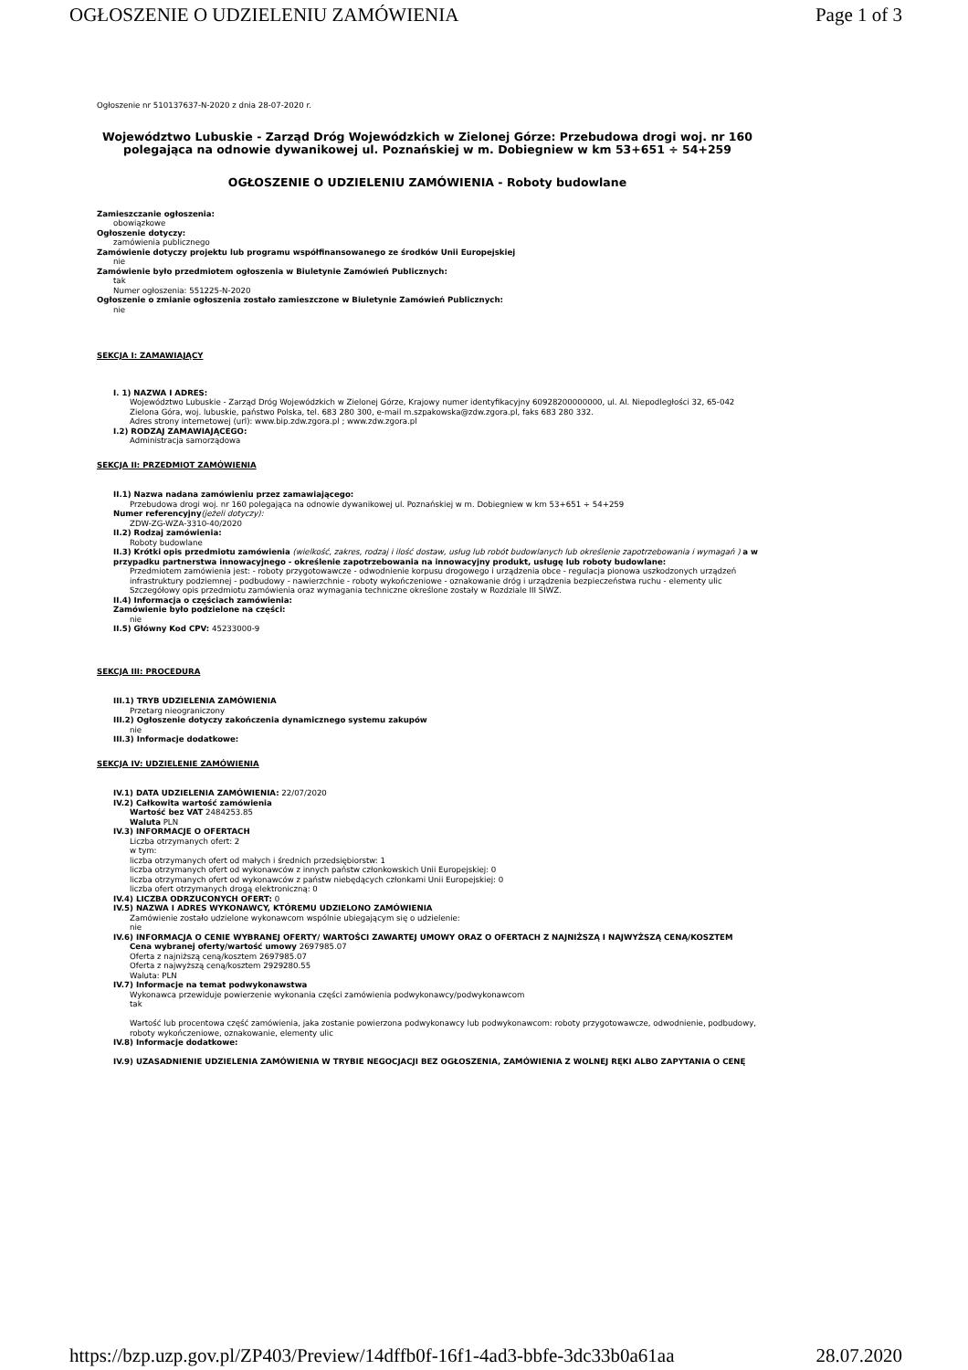OGŁOSZENIE O UDZIELENIU ZAMÓWIENIA Page 1 of 3
Ogłoszenie nr 510137637-N-2020 z dnia 28-07-2020 r.
Województwo Lubuskie - Zarząd Dróg Wojewódzkich w Zielonej Górze: Przebudowa drogi woj. nr 160 polegająca na odnowie dywanikowej ul. Poznańskiej w m. Dobiegniew w km 53+651 ÷ 54+259
OGŁOSZENIE O UDZIELENIU ZAMÓWIENIA - Roboty budowlane
Zamieszczanie ogłoszenia:
obowiązkowe
Ogłoszenie dotyczy:
zamówienia publicznego
Zamówienie dotyczy projektu lub programu współfinansowanego ze środków Unii Europejskiej
nie
Zamówienie było przedmiotem ogłoszenia w Biuletynie Zamówień Publicznych:
tak
Numer ogłoszenia: 551225-N-2020
Ogłoszenie o zmianie ogłoszenia zostało zamieszczone w Biuletynie Zamówień Publicznych:
nie
SEKCJA I: ZAMAWIAJĄCY
I. 1) NAZWA I ADRES:
Województwo Lubuskie - Zarząd Dróg Wojewódzkich w Zielonej Górze, Krajowy numer identyfikacyjny 60928200000000, ul. Al. Niepodległości 32, 65-042 Zielona Góra, woj. lubuskie, państwo Polska, tel. 683 280 300, e-mail m.szpakowska@zdw.zgora.pl, faks 683 280 332.
Adres strony internetowej (url): www.bip.zdw.zgora.pl ; www.zdw.zgora.pl
I.2) RODZAJ ZAMAWIAJĄCEGO:
Administracja samorządowa
SEKCJA II: PRZEDMIOT ZAMÓWIENIA
II.1) Nazwa nadana zamówieniu przez zamawiającego:
Przebudowa drogi woj. nr 160 polegająca na odnowie dywanikowej ul. Poznańskiej w m. Dobiegniew w km 53+651 ÷ 54+259
Numer referencyjny(jeżeli dotyczy):
ZDW-ZG-WZA-3310-40/2020
II.2) Rodzaj zamówienia:
Roboty budowlane
II.3) Krótki opis przedmiotu zamówienia (wielkość, zakres, rodzaj i ilość dostaw, usług lub robót budowlanych lub określenie zapotrzebowania i wymagań ) a w przypadku partnerstwa innowacyjnego - określenie zapotrzebowania na innowacyjny produkt, usługę lub roboty budowlane:
Przedmiotem zamówienia jest: - roboty przygotowawcze - odwodnienie korpusu drogowego i urządzenia obce - regulacja pionowa uszkodzonych urządzeń infrastruktury podziemnej - podbudowy - nawierzchnie - roboty wykończeniowe - oznakowanie dróg i urządzenia bezpieczeństwa ruchu - elementy ulic Szczegółowy opis przedmiotu zamówienia oraz wymagania techniczne określone zostały w Rozdziale III SIWZ.
II.4) Informacja o częściach zamówienia:
Zamówienie było podzielone na części:
nie
II.5) Główny Kod CPV: 45233000-9
SEKCJA III: PROCEDURA
III.1) TRYB UDZIELENIA ZAMÓWIENIA
Przetarg nieograniczony
III.2) Ogłoszenie dotyczy zakończenia dynamicznego systemu zakupów
nie
III.3) Informacje dodatkowe:
SEKCJA IV: UDZIELENIE ZAMÓWIENIA
IV.1) DATA UDZIELENIA ZAMÓWIENIA: 22/07/2020
IV.2) Całkowita wartość zamówienia
Wartość bez VAT 2484253.85
Waluta PLN
IV.3) INFORMACJE O OFERTACH
Liczba otrzymanych ofert: 2
w tym:
liczba otrzymanych ofert od małych i średnich przedsiębiorstw: 1
liczba otrzymanych ofert od wykonawców z innych państw członkowskich Unii Europejskiej: 0
liczba otrzymanych ofert od wykonawców z państw niebędących członkami Unii Europejskiej: 0
liczba ofert otrzymanych drogą elektroniczną: 0
IV.4) LICZBA ODRZUCONYCH OFERT: 0
IV.5) NAZWA I ADRES WYKONAWCY, KTÓREMU UDZIELONO ZAMÓWIENIA
Zamówienie zostało udzielone wykonawcom wspólnie ubiegającym się o udzielenie:
nie
IV.6) INFORMACJA O CENIE WYBRANEJ OFERTY/ WARTOŚCI ZAWARTEJ UMOWY ORAZ O OFERTACH Z NAJNIŻSZĄ I NAJWYŻSZĄ CENĄ/KOSZTEM
Cena wybranej oferty/wartość umowy 2697985.07
Oferta z najniższą ceną/kosztem 2697985.07
Oferta z najwyższą ceną/kosztem 2929280.55
Waluta: PLN
IV.7) Informacje na temat podwykonawstwa
Wykonawca przewiduje powierzenie wykonania części zamówienia podwykonawcy/podwykonawcom
tak
Wartość lub procentowa część zamówienia, jaka zostanie powierzona podwykonawcy lub podwykonawcom: roboty przygotowawcze, odwodnienie, podbudowy, roboty wykończeniowe, oznakowanie, elementy ulic
IV.8) Informacje dodatkowe:
IV.9) UZASADNIENIE UDZIELENIA ZAMÓWIENIA W TRYBIE NEGOCJACJI BEZ OGŁOSZENIA, ZAMÓWIENIA Z WOLNEJ RĘKI ALBO ZAPYTANIA O CENĘ
https://bzp.uzp.gov.pl/ZP403/Preview/14dffb0f-16f1-4ad3-bbfe-3dc33b0a61aa 28.07.2020